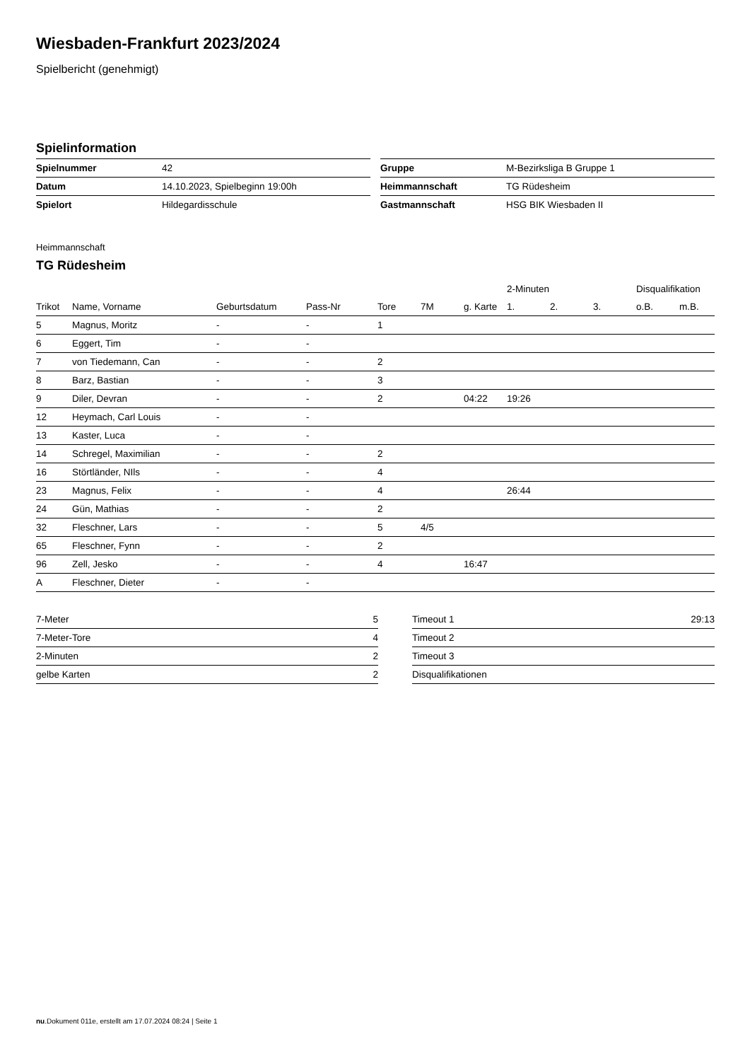Wiesbaden-Frankfurt 2023/2024
Spielbericht (genehmigt)
Spielinformation
| Spielnummer | 42 |
| Datum | 14.10.2023, Spielbeginn 19:00h |
| Spielort | Hildegardisschule |
| Gruppe | M-Bezirksliga B Gruppe 1 |
| Heimmannschaft | TG Rüdesheim |
| Gastmannschaft | HSG BIK Wiesbaden II |
Heimmannschaft
TG Rüdesheim
| | | | | | | | 2-Minuten | | | Disqualifikation | |
| --- | --- | --- | --- | --- | --- | --- | --- | --- | --- | --- | --- |
| Trikot | Name, Vorname | Geburtsdatum | Pass-Nr | Tore | 7M | g. Karte | 1. | 2. | 3. | o.B. | m.B. |
| 5 | Magnus, Moritz | - | - | 1 | | | | | | | |
| 6 | Eggert, Tim | - | - | | | | | | | | |
| 7 | von Tiedemann, Can | - | - | 2 | | | | | | | |
| 8 | Barz, Bastian | - | - | 3 | | | | | | | |
| 9 | Diler, Devran | - | - | 2 | | 04:22 | 19:26 | | | | |
| 12 | Heymach, Carl Louis | - | - | | | | | | | | |
| 13 | Kaster, Luca | - | - | | | | | | | | |
| 14 | Schregel, Maximilian | - | - | 2 | | | | | | | |
| 16 | Störtländer, NIls | - | - | 4 | | | | | | | |
| 23 | Magnus, Felix | - | - | 4 | | | 26:44 | | | | |
| 24 | Gün, Mathias | - | - | 2 | | | | | | | |
| 32 | Fleschner, Lars | - | - | 5 | 4/5 | | | | | | |
| 65 | Fleschner, Fynn | - | - | 2 | | | | | | | |
| 96 | Zell, Jesko | - | - | 4 | | 16:47 | | | | | |
| A | Fleschner, Dieter | - | - | | | | | | | | |
| 7-Meter | 5 |
| 7-Meter-Tore | 4 |
| 2-Minuten | 2 |
| gelbe Karten | 2 |
| Timeout 1 | 29:13 |
| Timeout 2 | |
| Timeout 3 | |
| Disqualifikationen | |
nu.Dokument 011e, erstellt am 17.07.2024 08:24 | Seite 1